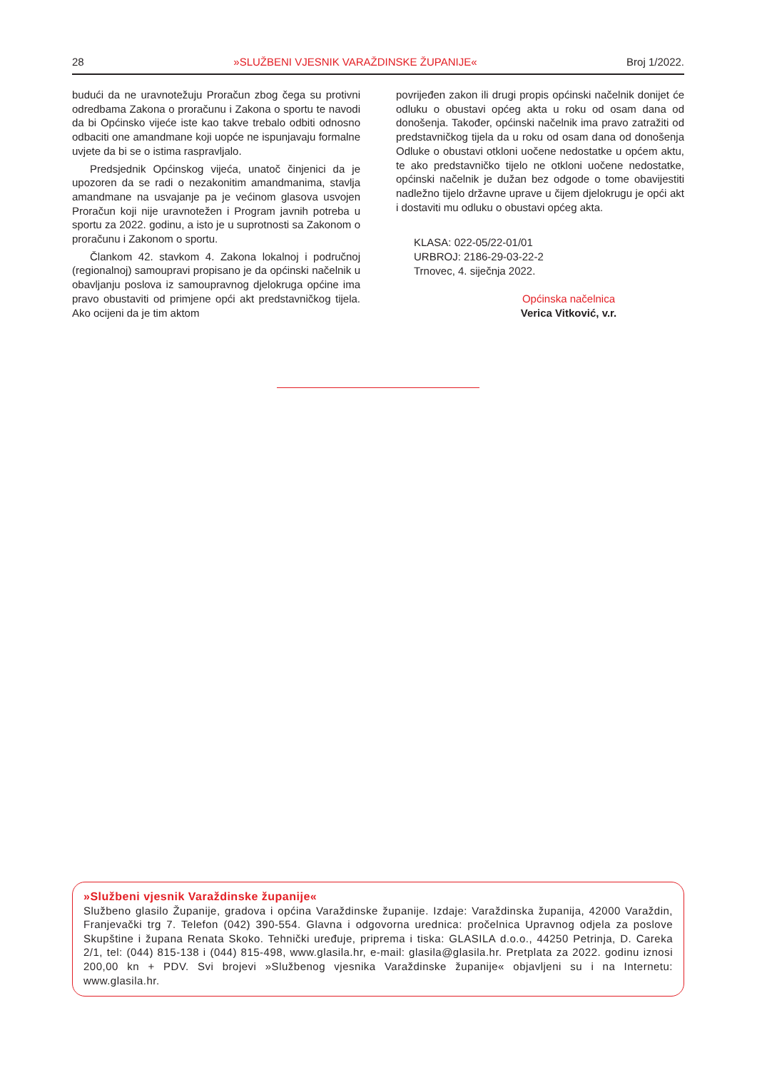28 »SLUŽBENI VJESNIK VARAŽDINSKE ŽUPANIJE« Broj 1/2022.
budući da ne uravnotežuju Proračun zbog čega su protivni odredbama Zakona o proračunu i Zakona o sportu te navodi da bi Općinsko vijeće iste kao takve trebalo odbiti odnosno odbaciti one amandmane koji uopće ne ispunjavaju formalne uvjete da bi se o istima raspravljalo.
Predsjednik Općinskog vijeća, unatoč činjenici da je upozoren da se radi o nezakonitim amandmanima, stavlja amandmane na usvajanje pa je većinom glasova usvojen Proračun koji nije uravnotežen i Program javnih potreba u sportu za 2022. godinu, a isto je u suprotnosti sa Zakonom o proračunu i Zakonom o sportu.
Člankom 42. stavkom 4. Zakona lokalnoj i područnoj (regionalnoj) samoupravi propisano je da općinski načelnik u obavljanju poslova iz samoupravnog djelokruga općine ima pravo obustaviti od primjene opći akt predstavničkog tijela. Ako ocijeni da je tim aktom
povrijeđen zakon ili drugi propis općinski načelnik donijet će odluku o obustavi općeg akta u roku od osam dana od donošenja. Također, općinski načelnik ima pravo zatražiti od predstavničkog tijela da u roku od osam dana od donošenja Odluke o obustavi otkloni uočene nedostatke u općem aktu, te ako predstavničko tijelo ne otkloni uočene nedostatke, općinski načelnik je dužan bez odgode o tome obavijestiti nadležno tijelo državne uprave u čijem djelokrugu je opći akt i dostaviti mu odluku o obustavi općeg akta.
KLASA: 022-05/22-01/01
URBROJ: 2186-29-03-22-2
Trnovec, 4. siječnja 2022.
Općinska načelnica
Verica Vitković, v.r.
»Službeni vjesnik Varaždinske županije«
Službeno glasilo Županije, gradova i općina Varaždinske županije. Izdaje: Varaždinska županija, 42000 Varaždin, Franjevački trg 7. Telefon (042) 390-554. Glavna i odgovorna urednica: pročelnica Upravnog odjela za poslove Skupštine i župana Renata Skoko. Tehnički uređuje, priprema i tiska: GLASILA d.o.o., 44250 Petrinja, D. Careka 2/1, tel: (044) 815-138 i (044) 815-498, www.glasila.hr, e-mail: glasila@glasila.hr. Pretplata za 2022. godinu iznosi 200,00 kn + PDV. Svi brojevi »Službenog vjesnika Varaždinske županije« objavljeni su i na Internetu: www.glasila.hr.